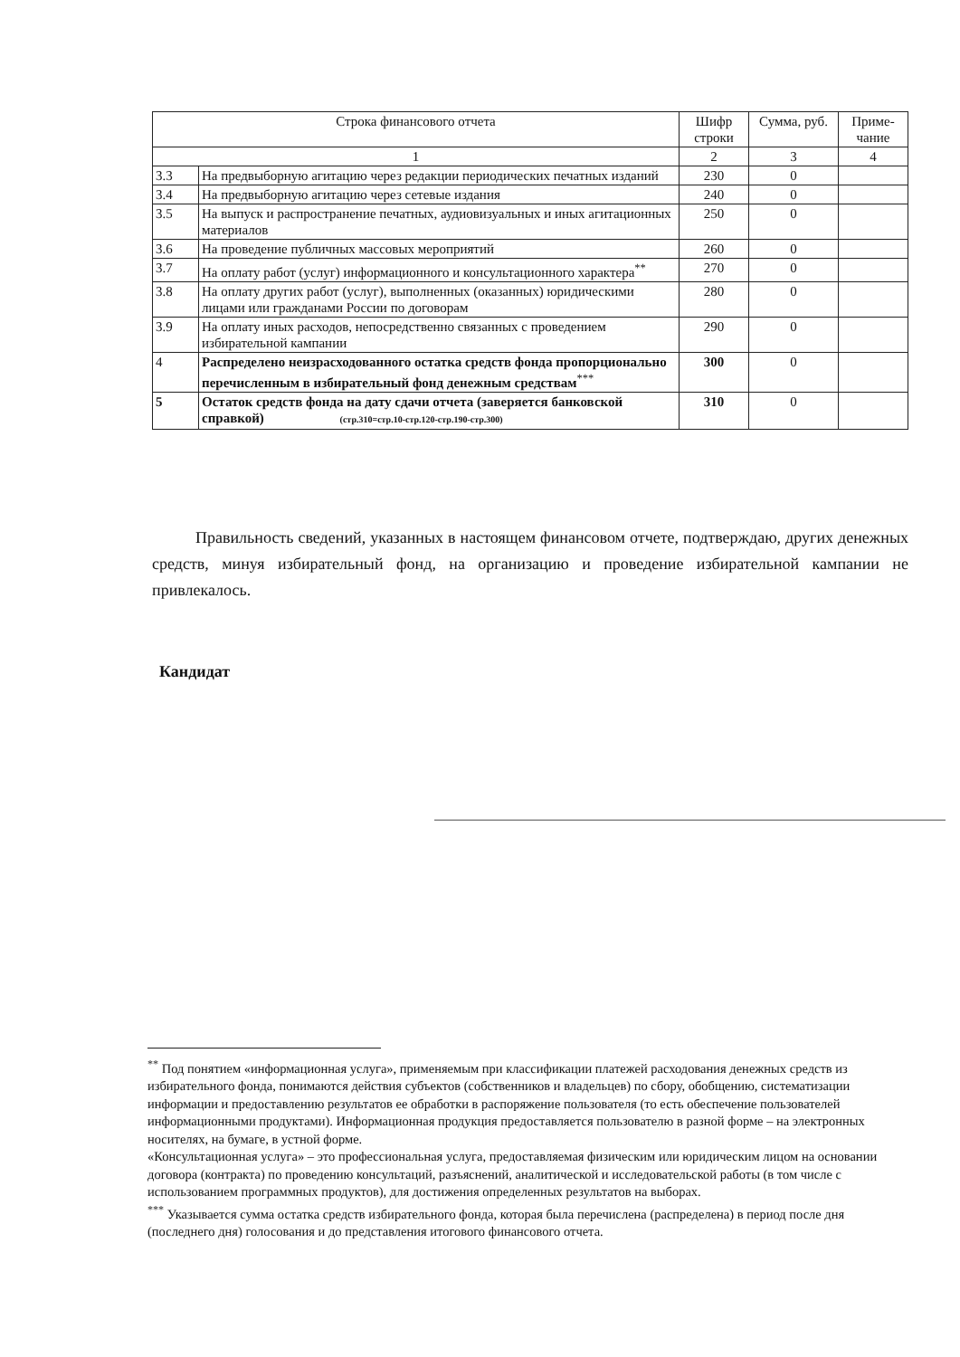| Строка финансового отчета | | Шифр строки | Сумма, руб. | Приме-чание |
| --- | --- | --- | --- | --- |
| 1 | | 2 | 3 | 4 |
| 3.3 | На предвыборную агитацию через редакции периодических печатных изданий | 230 | 0 | |
| 3.4 | На предвыборную агитацию через сетевые издания | 240 | 0 | |
| 3.5 | На выпуск и распространение печатных, аудиовизуальных и иных агитационных материалов | 250 | 0 | |
| 3.6 | На проведение публичных массовых мероприятий | 260 | 0 | |
| 3.7 | На оплату работ (услуг) информационного и консультационного характера<sup>**</sup> | 270 | 0 | |
| 3.8 | На оплату других работ (услуг), выполненных (оказанных) юридическими лицами или гражданами России по договорам | 280 | 0 | |
| 3.9 | На оплату иных расходов, непосредственно связанных с проведением избирательной кампании | 290 | 0 | |
| 4 | Распределено неизрасходованного остатка средств фонда пропорционально перечисленным в избирательный фонд денежным средствам<sup>***</sup> | 300 | 0 | |
| 5 | Остаток средств фонда на дату сдачи отчета (заверяется банковской справкой) (стр.310=стр.10-стр.120-стр.190-стр.300) | 310 | 0 | |
Правильность сведений, указанных в настоящем финансовом отчете, подтверждаю, других денежных средств, минуя избирательный фонд, на организацию и проведение избирательной кампании не привлекалось.
Кандидат
<sup>**</sup> Под понятием «информационная услуга», применяемым при классификации платежей расходования денежных средств из избирательного фонда, понимаются действия субъектов (собственников и владельцев) по сбору, обобщению, систематизации информации и предоставлению результатов ее обработки в распоряжение пользователя (то есть обеспечение пользователей информационными продуктами). Информационная продукция предоставляется пользователю в разной форме – на электронных носителях, на бумаге, в устной форме.
«Консультационная услуга» – это профессиональная услуга, предоставляемая физическим или юридическим лицом на основании договора (контракта) по проведению консультаций, разъяснений, аналитической и исследовательской работы (в том числе с использованием программных продуктов), для достижения определенных результатов на выборах.
<sup>***</sup> Указывается сумма остатка средств избирательного фонда, которая была перечислена (распределена) в период после дня (последнего дня) голосования и до представления итогового финансового отчета.